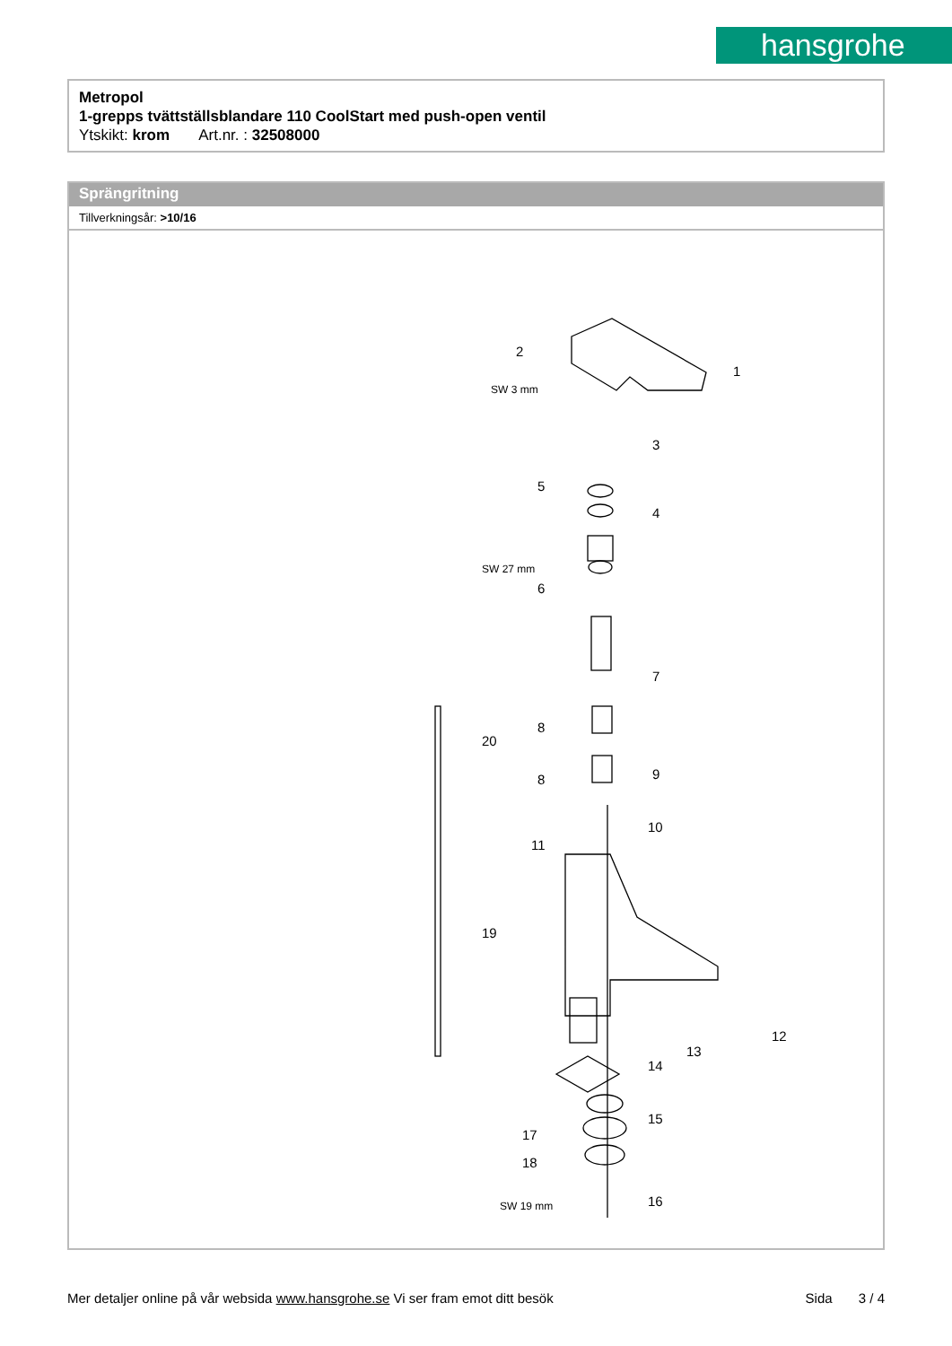hansgrohe
Metropol
1-grepps tvättställsblandare 110 CoolStart med push-open ventil
Ytskikt: krom Art.nr. : 32508000
Sprängritning
Tillverkningsår: >10/16
1
2
3
4
5
6
7
8
9
8
10
11
12
13
14
15
16
17
18
19
20
SW 3 mm
SW 27 mm
SW 19 mm
Mer detaljer online på vår websida www.hansgrohe.se Vi ser fram emot ditt besök Sida 3 / 4